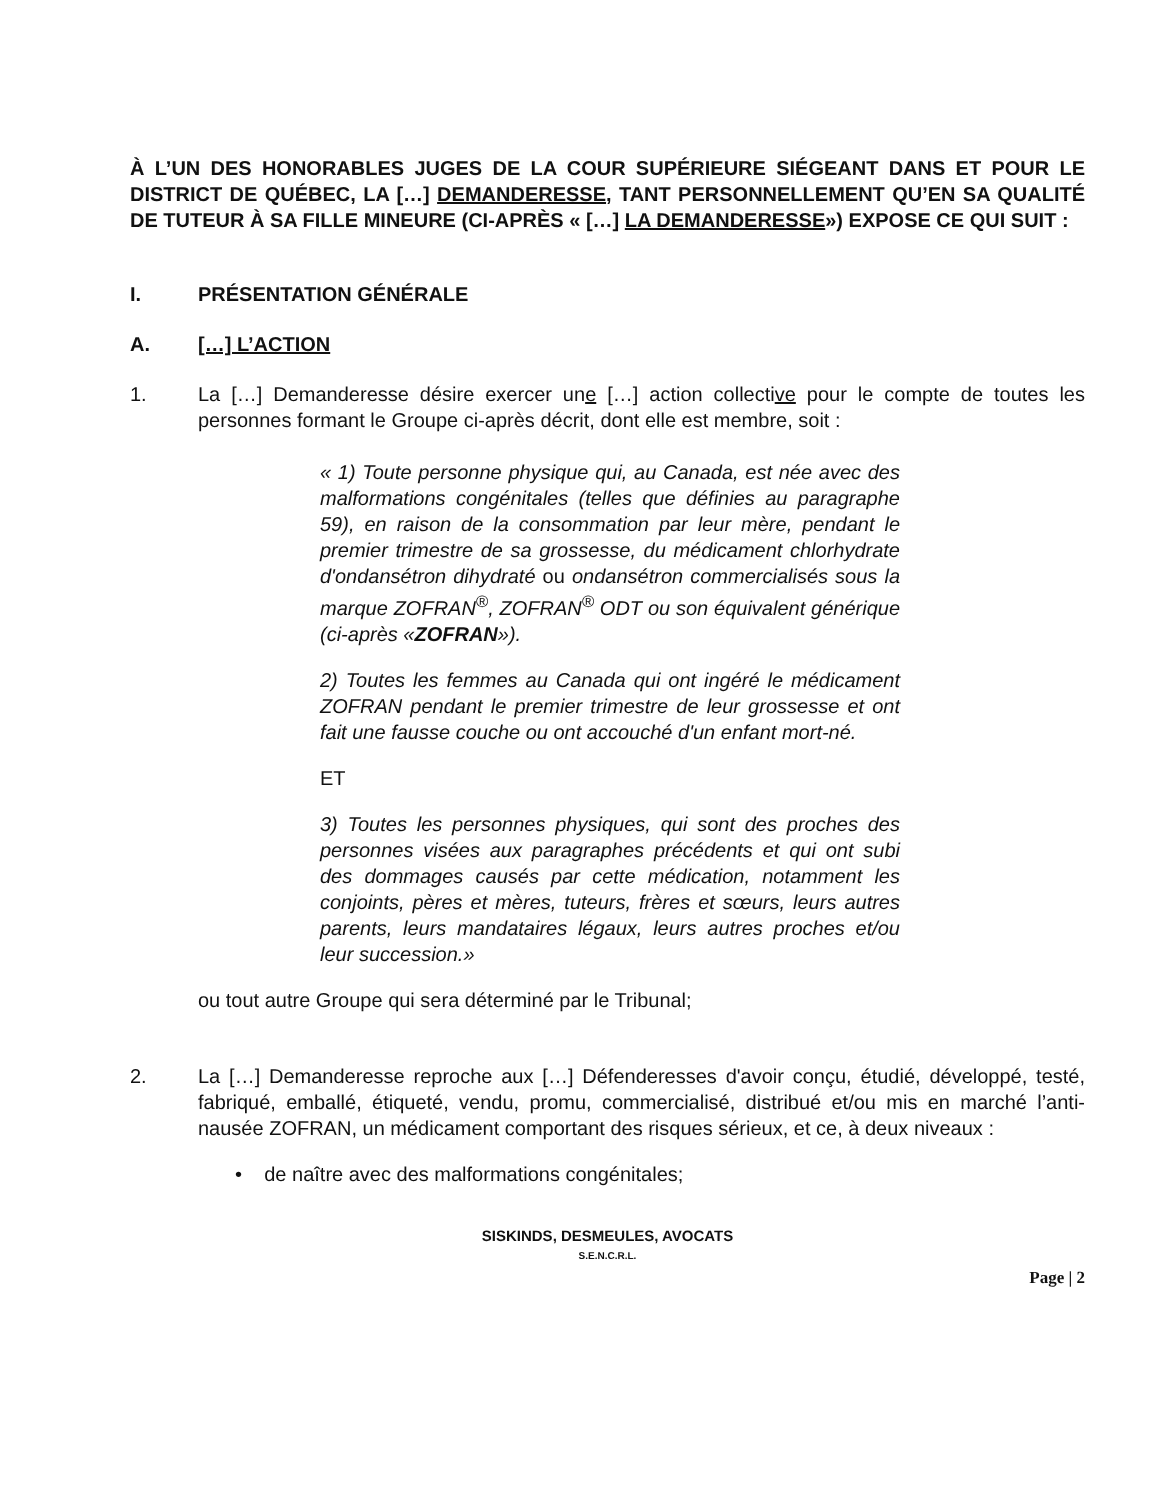À L’UN DES HONORABLES JUGES DE LA COUR SUPÉRIEURE SIÉGEANT DANS ET POUR LE DISTRICT DE QUÉBEC, LA […] DEMANDERESSE, TANT PERSONNELLEMENT QU’EN SA QUALITÉ DE TUTEUR À SA FILLE MINEURE (CI-APRÈS « […] LA DEMANDERESSE») EXPOSE CE QUI SUIT :
I. PRÉSENTATION GÉNÉRALE
A. […] L’ACTION
1. La […] Demanderesse désire exercer une […] action collective pour le compte de toutes les personnes formant le Groupe ci-après décrit, dont elle est membre, soit :
« 1) Toute personne physique qui, au Canada, est née avec des malformations congénitales (telles que définies au paragraphe 59), en raison de la consommation par leur mère, pendant le premier trimestre de sa grossesse, du médicament chlorhydrate d'ondansétron dihydraté ou ondansétron commercialisés sous la marque ZOFRAN<sup>®</sup>, ZOFRAN<sup>®</sup> ODT ou son équivalent générique (ci-après «ZOFRAN»).
2) Toutes les femmes au Canada qui ont ingéré le médicament ZOFRAN pendant le premier trimestre de leur grossesse et ont fait une fausse couche ou ont accouché d'un enfant mort-né.
ET
3) Toutes les personnes physiques, qui sont des proches des personnes visées aux paragraphes précédents et qui ont subi des dommages causés par cette médication, notamment les conjoints, pères et mères, tuteurs, frères et sœurs, leurs autres parents, leurs mandataires légaux, leurs autres proches et/ou leur succession.»
ou tout autre Groupe qui sera déterminé par le Tribunal;
2. La […] Demanderesse reproche aux […] Défenderesses d'avoir conçu, étudié, développé, testé, fabriqué, emballé, étiqueté, vendu, promu, commercialisé, distribué et/ou mis en marché l’anti-nausée ZOFRAN, un médicament comportant des risques sérieux, et ce, à deux niveaux :
• de naître avec des malformations congénitales;
SISKINDS, DESMEULES, AVOCATS
S.E.N.C.R.L.
Page | 2